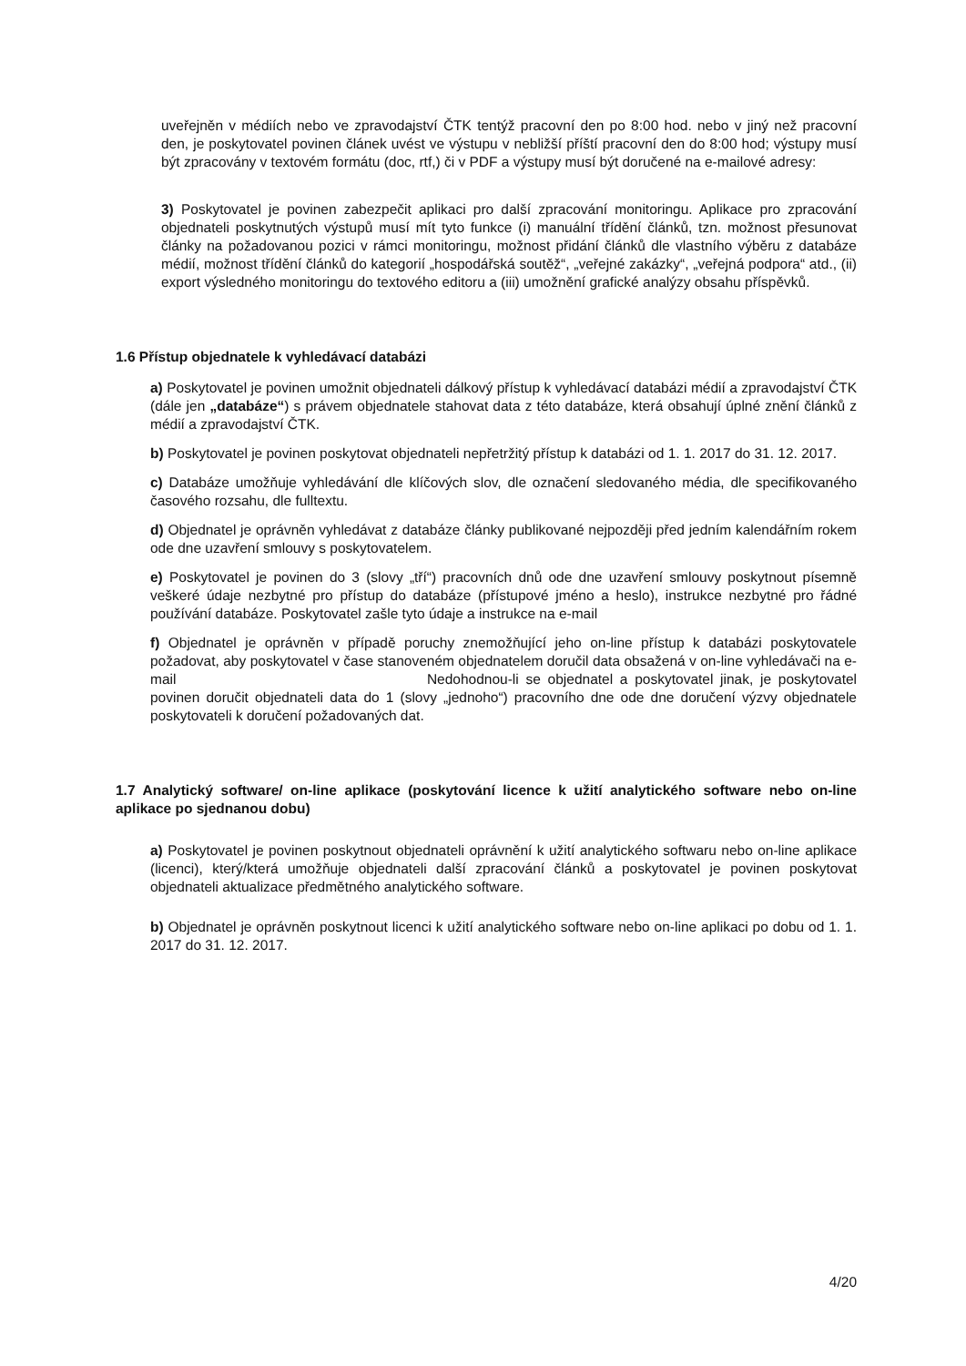uveřejněn v médiích nebo ve zpravodajství ČTK tentýž pracovní den po 8:00 hod. nebo v jiný než pracovní den, je poskytovatel povinen článek uvést ve výstupu v nebližší příští pracovní den do 8:00 hod; výstupy musí být zpracovány v textovém formátu (doc, rtf,) či v PDF a výstupy musí být doručené na e-mailové adresy:
3) Poskytovatel je povinen zabezpečit aplikaci pro další zpracování monitoringu. Aplikace pro zpracování objednateli poskytnutých výstupů musí mít tyto funkce (i) manuální třídění článků, tzn. možnost přesunovat články na požadovanou pozici v rámci monitoringu, možnost přidání článků dle vlastního výběru z databáze médií, možnost třídění článků do kategorií „hospodářská soutěž“, „veřejné zakázky“, „veřejná podpora“ atd., (ii) export výsledného monitoringu do textového editoru a (iii) umožnění grafické analýzy obsahu příspěvků.
1.6 Přístup objednatele k vyhledávací databázi
a) Poskytovatel je povinen umožnit objednateli dálkový přístup k vyhledávací databázi médií a zpravodajství ČTK (dále jen „databáze“) s právem objednatele stahovat data z této databáze, která obsahují úplné znění článků z médií a zpravodajství ČTK.
b) Poskytovatel je povinen poskytovat objednateli nepřetržitý přístup k databázi od 1. 1. 2017 do 31. 12. 2017.
c) Databáze umožňuje vyhledávání dle klíčových slov, dle označení sledovaného média, dle specifikovaného časového rozsahu, dle fulltextu.
d) Objednatel je oprávněn vyhledávat z databáze články publikované nejpozději před jedním kalendářním rokem ode dne uzavření smlouvy s poskytovatelem.
e) Poskytovatel je povinen do 3 (slovy „tří“) pracovních dnů ode dne uzavření smlouvy poskytnout písemně veškeré údaje nezbytné pro přístup do databáze (přístupové jméno a heslo), instrukce nezbytné pro řádné používání databáze. Poskytovatel zašle tyto údaje a instrukce na e-mail
f) Objednatel je oprávněn v případě poruchy znemožňující jeho on-line přístup k databázi poskytovatele požadovat, aby poskytovatel v čase stanoveném objednatelem doručil data obsažená v on-line vyhledávači na e-mail Nedohodnou-li se objednatel a poskytovatel jinak, je poskytovatel povinen doručit objednateli data do 1 (slovy „jednoho“) pracovního dne ode dne doručení výzvy objednatele poskytovateli k doručení požadovaných dat.
1.7 Analytický software/ on-line aplikace (poskytování licence k užití analytického software nebo on-line aplikace po sjednanou dobu)
a) Poskytovatel je povinen poskytnout objednateli oprávnění k užití analytického softwaru nebo on-line aplikace (licenci), který/která umožňuje objednateli další zpracování článků a poskytovatel je povinen poskytovat objednateli aktualizace předmětného analytického software.
b) Objednatel je oprávněn poskytnout licenci k užití analytického software nebo on-line aplikaci po dobu od 1. 1. 2017 do 31. 12. 2017.
4/20